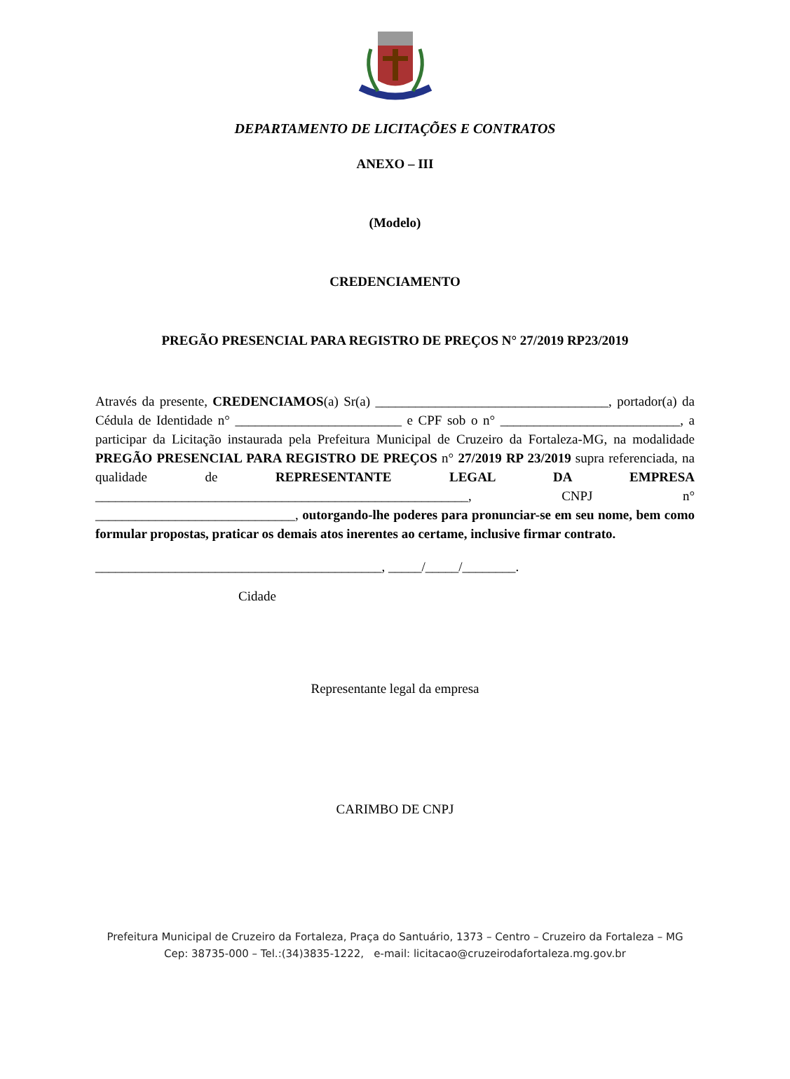DEPARTAMENTO DE LICITAÇÕES E CONTRATOS
ANEXO – III
(Modelo)
CREDENCIAMENTO
PREGÃO PRESENCIAL PARA REGISTRO DE PREÇOS N° 27/2019 RP23/2019
Através da presente, CREDENCIAMOS(a) Sr(a) ___________________________________, portador(a) da Cédula de Identidade n° _________________________ e CPF sob o n° ___________________________, a participar da Licitação instaurada pela Prefeitura Municipal de Cruzeiro da Fortaleza-MG, na modalidade PREGÃO PRESENCIAL PARA REGISTRO DE PREÇOS n° 27/2019 RP 23/2019 supra referenciada, na qualidade de REPRESENTANTE LEGAL DA EMPRESA ________________________________________________________, CNPJ n° ______________________________, outorgando-lhe poderes para pronunciar-se em seu nome, bem como formular propostas, praticar os demais atos inerentes ao certame, inclusive firmar contrato.
___________________________________________, _____/_____/________.
Cidade
Representante legal da empresa
CARIMBO DE CNPJ
Prefeitura Municipal de Cruzeiro da Fortaleza, Praça do Santuário, 1373 – Centro – Cruzeiro da Fortaleza – MG
Cep: 38735-000 – Tel.:(34)3835-1222, e-mail: licitacao@cruzeirodafortaleza.mg.gov.br